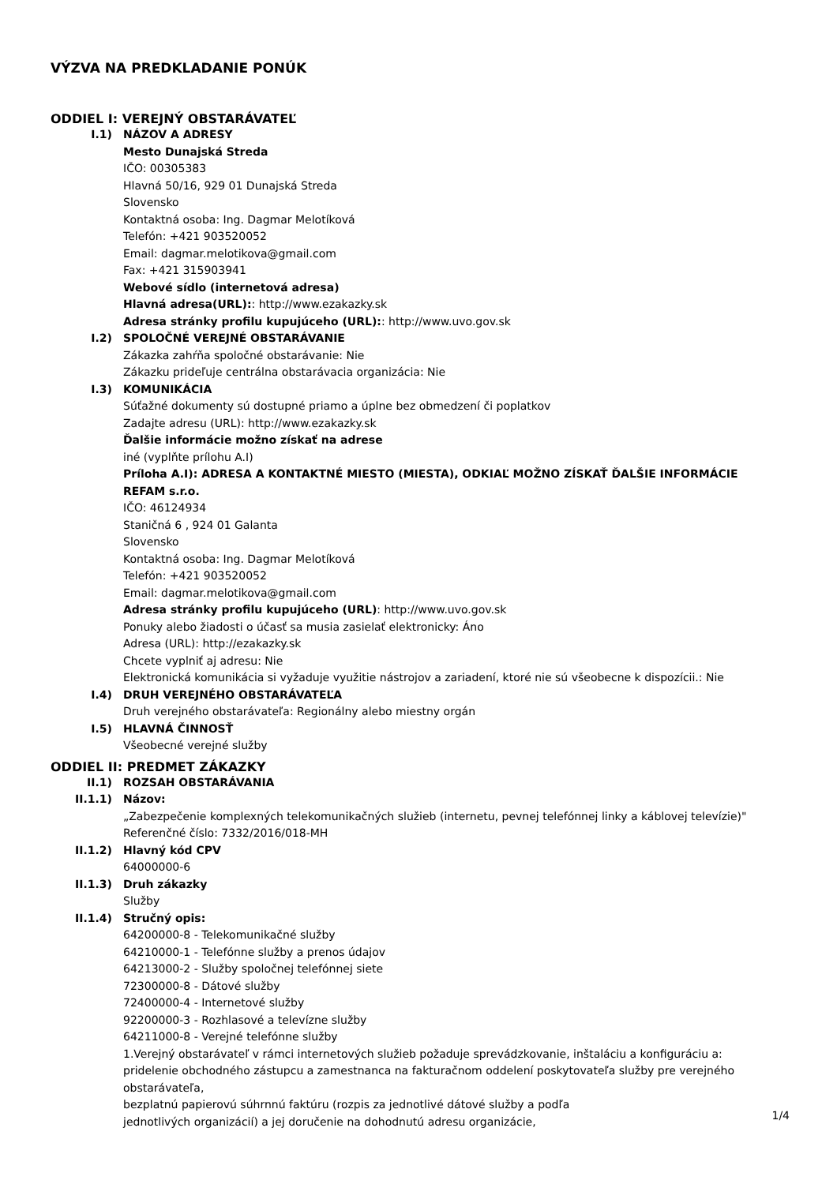VÝZVA NA PREDKLADANIE PONÚK
ODDIEL I: VEREJNÝ OBSTARÁVATEĽ
I.1) NÁZOV A ADRESY
Mesto Dunajská Streda
IČO: 00305383
Hlavná 50/16, 929 01 Dunajská Streda
Slovensko
Kontaktná osoba: Ing. Dagmar Melotíková
Telefón: +421 903520052
Email: dagmar.melotikova@gmail.com
Fax: +421 315903941
Webové sídlo (internetová adresa)
Hlavná adresa(URL):: http://www.ezakazky.sk
Adresa stránky profilu kupujúceho (URL):: http://www.uvo.gov.sk
I.2) SPOLOČNÉ VEREJNÉ OBSTARÁVANIE
Zákazka zahŕňa spoločné obstarávanie: Nie
Zákazku prideľuje centrálna obstarávacia organizácia: Nie
I.3) KOMUNIKÁCIA
Súťažné dokumenty sú dostupné priamo a úplne bez obmedzení či poplatkov
Zadajte adresu (URL): http://www.ezakazky.sk
Ďalšie informácie možno získať na adrese
iné (vyplňte prílohu A.I)
Príloha A.I): ADRESA A KONTAKTNÉ MIESTO (MIESTA), ODKIAĽ MOŽNO ZÍSKAŤ ĎALŠIE INFORMÁCIE
REFAM s.r.o.
IČO: 46124934
Staničná 6 , 924 01 Galanta
Slovensko
Kontaktná osoba: Ing. Dagmar Melotíková
Telefón: +421 903520052
Email: dagmar.melotikova@gmail.com
Adresa stránky profilu kupujúceho (URL): http://www.uvo.gov.sk
Ponuky alebo žiadosti o účasť sa musia zasielať elektronicky: Áno
Adresa (URL): http://ezakazky.sk
Chcete vyplniť aj adresu: Nie
Elektronická komunikácia si vyžaduje využitie nástrojov a zariadení, ktoré nie sú všeobecne k dispozícii.: Nie
I.4) DRUH VEREJNÉHO OBSTARÁVATEĽA
Druh verejného obstarávateľa: Regionálny alebo miestny orgán
I.5) HLAVNÁ ČINNOSŤ
Všeobecné verejné služby
ODDIEL II: PREDMET ZÁKAZKY
II.1) ROZSAH OBSTARÁVANIA
II.1.1) Názov:
„Zabezpečenie komplexných telekomunikačných služieb (internetu, pevnej telefónnej linky a káblovej televízie)"
Referenčné číslo: 7332/2016/018-MH
II.1.2) Hlavný kód CPV
64000000-6
II.1.3) Druh zákazky
Služby
II.1.4) Stručný opis:
64200000-8 - Telekomunikačné služby
64210000-1 - Telefónne služby a prenos údajov
64213000-2 - Služby spoločnej telefónnej siete
72300000-8 - Dátové služby
72400000-4 - Internetové služby
92200000-3 - Rozhlasové a televízne služby
64211000-8 - Verejné telefónne služby
1.Verejný obstarávateľ v rámci internetových služieb požaduje sprevádzkovanie, inštaláciu a konfiguráciu a:
pridelenie obchodného zástupcu a zamestnanca na fakturačnom oddelení poskytovateľa služby pre verejného obstarávateľa,
bezplatnú papierovú súhrnnú faktúru (rozpis za jednotlivé dátové služby a podľa
jednotlivých organizácií) a jej doručenie na dohodnutú adresu organizácie,
1/4